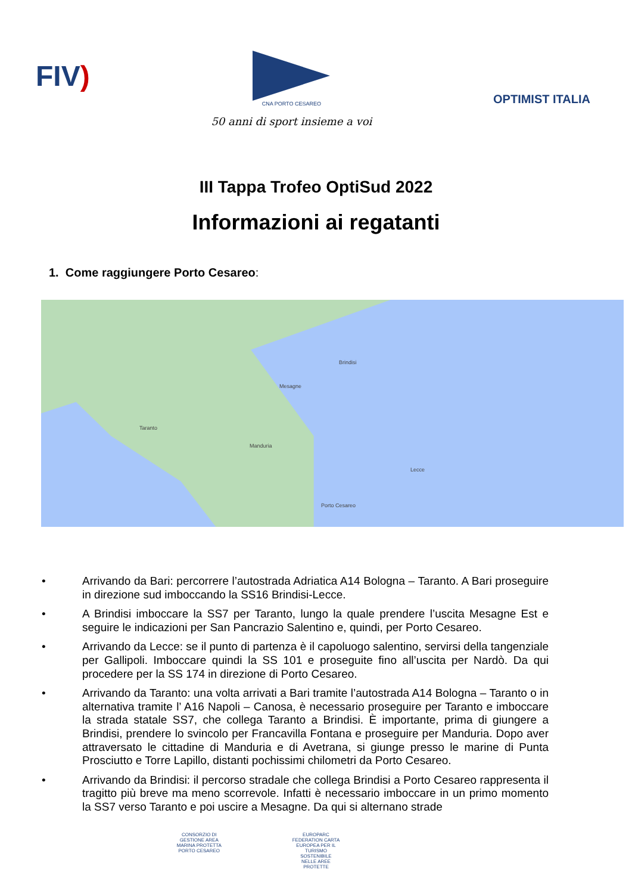FIV)
CNA PORTO CESAREO
50 anni di sport insieme a voi
OPTIMIST ITALIA
III Tappa Trofeo OptiSud 2022
Informazioni ai regatanti
1. Come raggiungere Porto Cesareo:
Taranto
Brindisi
Lecce
Porto Cesareo
Mesagne
Manduria
• Arrivando da Bari: percorrere l’autostrada Adriatica A14 Bologna – Taranto. A Bari proseguire in direzione sud imboccando la SS16 Brindisi-Lecce.
• A Brindisi imboccare la SS7 per Taranto, lungo la quale prendere l’uscita Mesagne Est e seguire le indicazioni per San Pancrazio Salentino e, quindi, per Porto Cesareo.
• Arrivando da Lecce: se il punto di partenza è il capoluogo salentino, servirsi della tangenziale per Gallipoli. Imboccare quindi la SS 101 e proseguite fino all’uscita per Nardò. Da qui procedere per la SS 174 in direzione di Porto Cesareo.
• Arrivando da Taranto: una volta arrivati a Bari tramite l’autostrada A14 Bologna – Taranto o in alternativa tramite l’ A16 Napoli – Canosa, è necessario proseguire per Taranto e imboccare la strada statale SS7, che collega Taranto a Brindisi. È importante, prima di giungere a Brindisi, prendere lo svincolo per Francavilla Fontana e proseguire per Manduria. Dopo aver attraversato le cittadine di Manduria e di Avetrana, si giunge presso le marine di Punta Prosciutto e Torre Lapillo, distanti pochissimi chilometri da Porto Cesareo.
• Arrivando da Brindisi: il percorso stradale che collega Brindisi a Porto Cesareo rappresenta il tragitto più breve ma meno scorrevole. Infatti è necessario imboccare in un primo momento la SS7 verso Taranto e poi uscire a Mesagne. Da qui si alternano strade
CONSORZIO DI GESTIONE AREA MARINA PROTETTA PORTO CESAREO
EUROPARC FEDERATION CARTA EUROPEA PER IL TURISMO SOSTENIBILE NELLE AREE PROTETTE